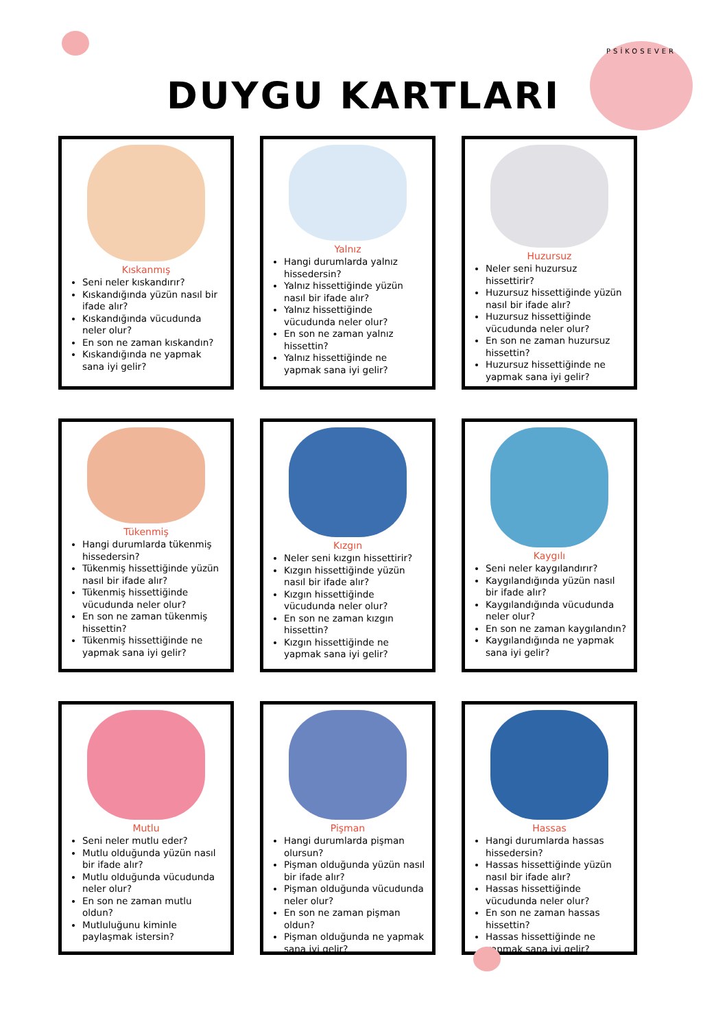DUYGU KARTLARI
PSİKOSEVER
Kıskanmış
Seni neler kıskandırır?
Kıskandığında yüzün nasıl bir ifade alır?
Kıskandığında vücudunda neler olur?
En son ne zaman kıskandın?
Kıskandığında ne yapmak sana iyi gelir?
Yalnız
Hangi durumlarda yalnız hissedersin?
Yalnız hissettiğinde yüzün nasıl bir ifade alır?
Yalnız hissettiğinde vücudunda neler olur?
En son ne zaman yalnız hissettin?
Yalnız hissettiğinde ne yapmak sana iyi gelir?
Huzursuz
Neler seni huzursuz hissettirir?
Huzursuz hissettiğinde yüzün nasıl bir ifade alır?
Huzursuz hissettiğinde vücudunda neler olur?
En son ne zaman huzursuz hissettin?
Huzursuz hissettiğinde ne yapmak sana iyi gelir?
Tükenmiş
Hangi durumlarda tükenmiş hissedersin?
Tükenmiş hissettiğinde yüzün nasıl bir ifade alır?
Tükenmiş hissettiğinde vücudunda neler olur?
En son ne zaman tükenmiş hissettin?
Tükenmiş hissettiğinde ne yapmak sana iyi gelir?
Kızgın
Neler seni kızgın hissettirir?
Kızgın hissettiğinde yüzün nasıl bir ifade alır?
Kızgın hissettiğinde vücudunda neler olur?
En son ne zaman kızgın hissettin?
Kızgın hissettiğinde ne yapmak sana iyi gelir?
Kaygılı
Seni neler kaygılandırır?
Kaygılandığında yüzün nasıl bir ifade alır?
Kaygılandığında vücudunda neler olur?
En son ne zaman kaygılandın?
Kaygılandığında ne yapmak sana iyi gelir?
Mutlu
Seni neler mutlu eder?
Mutlu olduğunda yüzün nasıl bir ifade alır?
Mutlu olduğunda vücudunda neler olur?
En son ne zaman mutlu oldun?
Mutluluğunu kiminle paylaşmak istersin?
Pişman
Hangi durumlarda pişman olursun?
Pişman olduğunda yüzün nasıl bir ifade alır?
Pişman olduğunda vücudunda neler olur?
En son ne zaman pişman oldun?
Pişman olduğunda ne yapmak sana iyi gelir?
Hassas
Hangi durumlarda hassas hissedersin?
Hassas hissettiğinde yüzün nasıl bir ifade alır?
Hassas hissettiğinde vücudunda neler olur?
En son ne zaman hassas hissettin?
Hassas hissettiğinde ne yapmak sana iyi gelir?